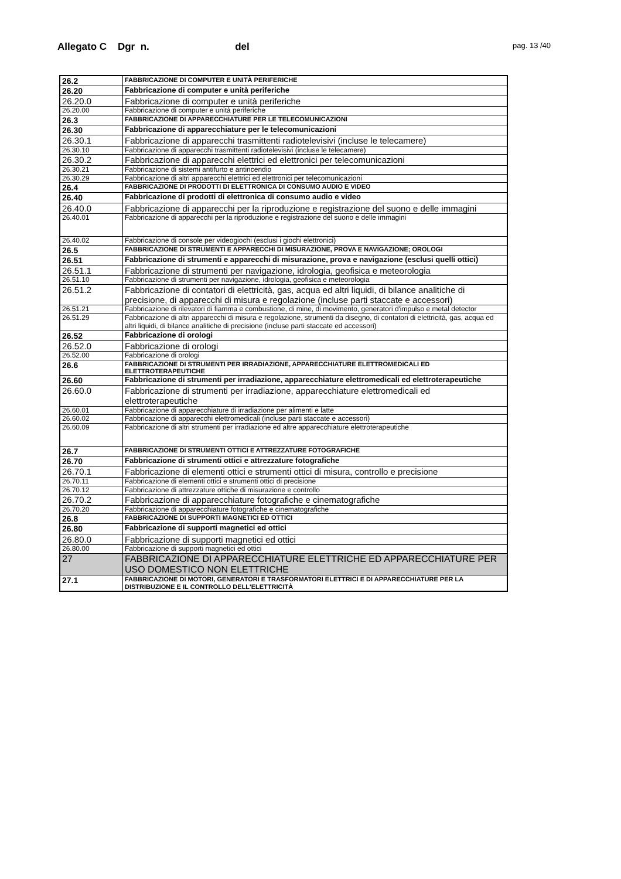Allegato C Dgr n. del
pag. 13 /40
| 26.2 | FABBRICAZIONE DI COMPUTER E UNITÀ PERIFERICHE |
| 26.20 | Fabbricazione di computer e unità periferiche |
| 26.20.0 | Fabbricazione di computer e unità periferiche |
| 26.20.00 | Fabbricazione di computer e unità periferiche |
| 26.3 | FABBRICAZIONE DI APPARECCHIATURE PER LE TELECOMUNICAZIONI |
| 26.30 | Fabbricazione di apparecchiature per le telecomunicazioni |
| 26.30.1 | Fabbricazione di apparecchi trasmittenti radiotelevisivi (incluse le telecamere) |
| 26.30.10 | Fabbricazione di apparecchi trasmittenti radiotelevisivi (incluse le telecamere) |
| 26.30.2 | Fabbricazione di apparecchi elettrici ed elettronici per telecomunicazioni |
| 26.30.21 | Fabbricazione di sistemi antifurto e antincendio |
| 26.30.29 | Fabbricazione di altri apparecchi elettrici ed elettronici per telecomunicazioni |
| 26.4 | FABBRICAZIONE DI PRODOTTI DI ELETTRONICA DI CONSUMO AUDIO E VIDEO |
| 26.40 | Fabbricazione di prodotti di elettronica di consumo audio e video |
| 26.40.0 | Fabbricazione di apparecchi per la riproduzione e registrazione del suono e delle immagini |
| 26.40.01 | Fabbricazione di apparecchi per la riproduzione e registrazione del suono e delle immagini |
| 26.40.02 | Fabbricazione di console per videogiochi (esclusi i giochi elettronici) |
| 26.5 | FABBRICAZIONE DI STRUMENTI E APPARECCHI DI MISURAZIONE, PROVA E NAVIGAZIONE; OROLOGI |
| 26.51 | Fabbricazione di strumenti e apparecchi di misurazione, prova e navigazione (esclusi quelli ottici) |
| 26.51.1 | Fabbricazione di strumenti per navigazione, idrologia, geofisica e meteorologia |
| 26.51.10 | Fabbricazione di strumenti per navigazione, idrologia, geofisica e meteorologia |
| 26.51.2 | Fabbricazione di contatori di elettricità, gas, acqua ed altri liquidi, di bilance analitiche di precisione, di apparecchi di misura e regolazione (incluse parti staccate e accessori) |
| 26.51.21 | Fabbricazione di rilevatori di fiamma e combustione, di mine, di movimento, generatori d'impulso e metal detector |
| 26.51.29 | Fabbricazione di altri apparecchi di misura e regolazione, strumenti da disegno, di contatori di elettricità, gas, acqua ed altri liquidi, di bilance analitiche di precisione (incluse parti staccate ed accessori) |
| 26.52 | Fabbricazione di orologi |
| 26.52.0 | Fabbricazione di orologi |
| 26.52.00 | Fabbricazione di orologi |
| 26.6 | FABBRICAZIONE DI STRUMENTI PER IRRADIAZIONE, APPARECCHIATURE ELETTROMEDICALI ED ELETTROTERAPEUTICHE |
| 26.60 | Fabbricazione di strumenti per irradiazione, apparecchiature elettromedicali ed elettroterapeutiche |
| 26.60.0 | Fabbricazione di strumenti per irradiazione, apparecchiature elettromedicali ed elettroterapeutiche |
| 26.60.01 | Fabbricazione di apparecchiature di irradiazione per alimenti e latte |
| 26.60.02 | Fabbricazione di apparecchi elettromedicali (incluse parti staccate e accessori) |
| 26.60.09 | Fabbricazione di altri strumenti per irradiazione ed altre apparecchiature elettroterapeutiche |
| 26.7 | FABBRICAZIONE DI STRUMENTI OTTICI E ATTREZZATURE FOTOGRAFICHE |
| 26.70 | Fabbricazione di strumenti ottici e attrezzature fotografiche |
| 26.70.1 | Fabbricazione di elementi ottici e strumenti ottici di misura, controllo e precisione |
| 26.70.11 | Fabbricazione di elementi ottici e strumenti ottici di precisione |
| 26.70.12 | Fabbricazione di attrezzature ottiche di misurazione e controllo |
| 26.70.2 | Fabbricazione di apparecchiature fotografiche e cinematografiche |
| 26.70.20 | Fabbricazione di apparecchiature fotografiche e cinematografiche |
| 26.8 | FABBRICAZIONE DI SUPPORTI MAGNETICI ED OTTICI |
| 26.80 | Fabbricazione di supporti magnetici ed ottici |
| 26.80.0 | Fabbricazione di supporti magnetici ed ottici |
| 26.80.00 | Fabbricazione di supporti magnetici ed ottici |
| 27 | FABBRICAZIONE DI APPARECCHIATURE ELETTRICHE ED APPARECCHIATURE PER USO DOMESTICO NON ELETTRICHE |
| 27.1 | FABBRICAZIONE DI MOTORI, GENERATORI E TRASFORMATORI ELETTRICI E DI APPARECCHIATURE PER LA DISTRIBUZIONE E IL CONTROLLO DELL'ELETTRICITÀ |